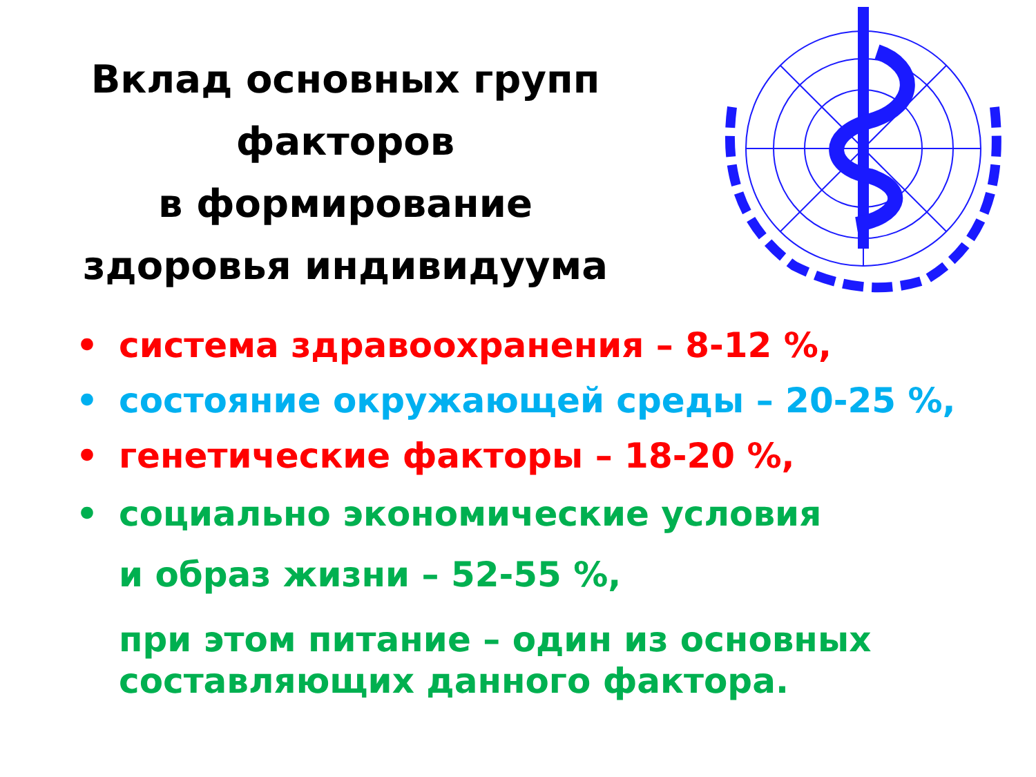Вклад основных групп
факторов
в формирование
здоровья индивидуума
• система здравоохранения – 8-12 %,
• состояние окружающей среды – 20-25 %,
• генетические факторы – 18-20 %,
• социально экономические условия
и образ жизни – 52-55 %,
при этом питание – один из основных составляющих данного фактора.